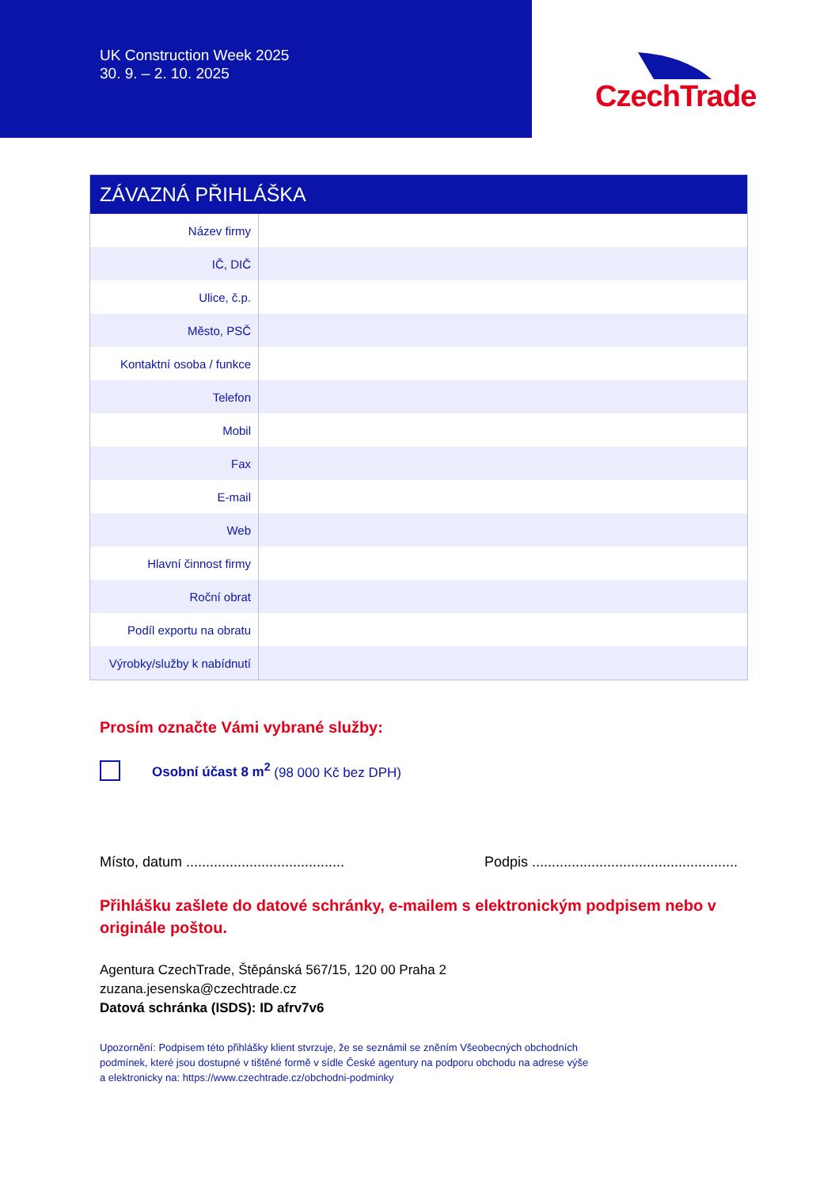UK Construction Week 2025
30. 9. – 2. 10. 2025
CzechTrade
| ZÁVAZNÁ PŘIHLÁŠKA | |
| --- | --- |
| Název firmy | |
| IČ, DIČ | |
| Ulice, č.p. | |
| Město, PSČ | |
| Kontaktní osoba / funkce | |
| Telefon | |
| Mobil | |
| Fax | |
| E-mail | |
| Web | |
| Hlavní činnost firmy | |
| Roční obrat | |
| Podíl exportu na obratu | |
| Výrobky/služby k nabídnutí | |
Prosím označte Vámi vybrané služby:
Osobní účast 8 m<sup>2</sup> (98 000 Kč bez DPH)
Místo, datum ........................................ Podpis ....................................................
Přihlášku zašlete do datové schránky, e-mailem s elektronickým podpisem nebo v originále poštou.
Agentura CzechTrade, Štěpánská 567/15, 120 00 Praha 2
zuzana.jesenska@czechtrade.cz
Datová schránka (ISDS): ID afrv7v6
Upozornění: Podpisem této přihlášky klient stvrzuje, že se seznámil se zněním Všeobecných obchodních
podmínek, které jsou dostupné v tištěné formě v sídle České agentury na podporu obchodu na adrese výše
a elektronicky na: https://www.czechtrade.cz/obchodni-podminky